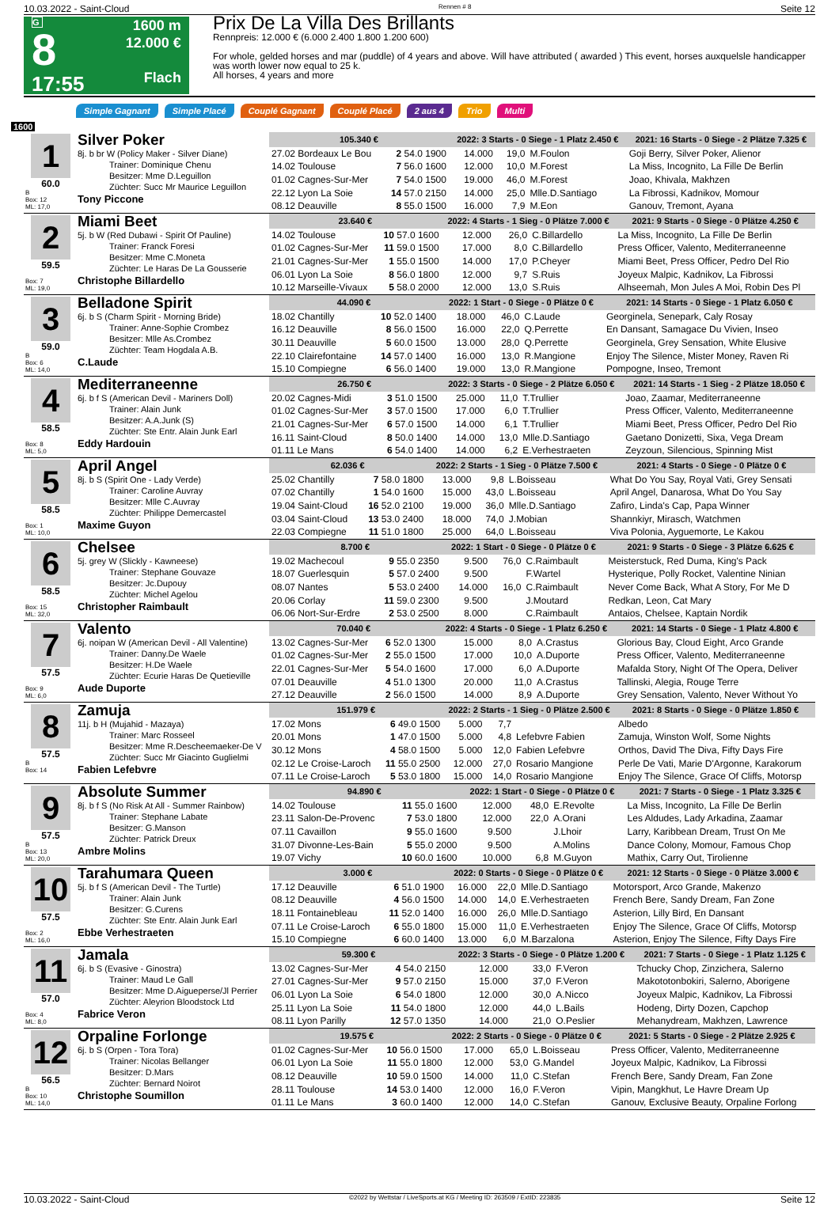10.03.2022 - Saint-Cloud Rennen # 8 Seite 12
G
8
17:55
1600 m
12.000 €
Flach
Prix De La Villa Des Brillants
Rennpreis: 12.000 € (6.000 2.400 1.800 1.200 600)
For whole, gelded horses and mar (puddle) of 4 years and above. Will have attributed ( awarded ) This event, horses auxquelsle handicapper was worth lower now equal to 25 k.
All horses, 4 years and more
Simple Gagnant Simple Placé Couplé Gagnant Couplé Placé 2 aus 4 Trio Multi
1600
1
60.0
B
Box: 12
ML: 17,0
Silver Poker
8j. b br W (Policy Maker - Silver Diane)
Trainer: Dominique Chenu
Besitzer: Mme D.Leguillon
Züchter: Succ Mr Maurice Leguillon
Tony Piccone
| 105.340 € | | 2022: 3 Starts - 0 Siege - 1 Platz 2.450 € | | | 2021: 16 Starts - 0 Siege - 2 Plätze 7.325 € |
| --- | --- | --- | --- | --- | --- |
| 27.02 Bordeaux Le Bou | 2 54.0 1900 | 14.000 | 19,0 | M.Foulon | Goji Berry, Silver Poker, Alienor |
| 14.02 Toulouse | 7 56.0 1600 | 12.000 | 10,0 | M.Forest | La Miss, Incognito, La Fille De Berlin |
| 01.02 Cagnes-Sur-Mer | 7 54.0 1500 | 19.000 | 46,0 | M.Forest | Joao, Khivala, Makhzen |
| 22.12 Lyon La Soie | 14 57.0 2150 | 14.000 | 25,0 | Mlle.D.Santiago | La Fibrossi, Kadnikov, Momour |
| 08.12 Deauville | 8 55.0 1500 | 16.000 | 7,9 | M.Eon | Ganouv, Tremont, Ayana |
2
59.5
Box: 7
ML: 19,0
Miami Beet
5j. b W (Red Dubawi - Spirit Of Pauline)
Trainer: Franck Foresi
Besitzer: Mme C.Moneta
Züchter: Le Haras De La Gousserie
Christophe Billardello
| 23.640 € | | 2022: 4 Starts - 1 Sieg - 0 Plätze 7.000 € | | | 2021: 9 Starts - 0 Siege - 0 Plätze 4.250 € |
| --- | --- | --- | --- | --- | --- |
| 14.02 Toulouse | 10 57.0 1600 | 12.000 | 26,0 | C.Billardello | La Miss, Incognito, La Fille De Berlin |
| 01.02 Cagnes-Sur-Mer | 11 59.0 1500 | 17.000 | 8,0 | C.Billardello | Press Officer, Valento, Mediterraneenne |
| 21.01 Cagnes-Sur-Mer | 1 55.0 1500 | 14.000 | 17,0 | P.Cheyer | Miami Beet, Press Officer, Pedro Del Rio |
| 06.01 Lyon La Soie | 8 56.0 1800 | 12.000 | 9,7 | S.Ruis | Joyeux Malpic, Kadnikov, La Fibrossi |
| 10.12 Marseille-Vivaux | 5 58.0 2000 | 12.000 | 13,0 | S.Ruis | Alhseemah, Mon Jules A Moi, Robin Des Pl |
3
59.0
B
Box: 6
ML: 14,0
Belladone Spirit
6j. b S (Charm Spirit - Morning Bride)
Trainer: Anne-Sophie Crombez
Besitzer: Mlle As.Crombez
Züchter: Team Hogdala A.B.
C.Laude
| 44.090 € | | 2022: 1 Start - 0 Siege - 0 Plätze 0 € | | | 2021: 14 Starts - 0 Siege - 1 Platz 6.050 € |
| --- | --- | --- | --- | --- | --- |
| 18.02 Chantilly | 10 52.0 1400 | 18.000 | 46,0 | C.Laude | Georginela, Senepark, Caly Rosay |
| 16.12 Deauville | 8 56.0 1500 | 16.000 | 22,0 | Q.Perrette | En Dansant, Samagace Du Vivien, Inseo |
| 30.11 Deauville | 5 60.0 1500 | 13.000 | 28,0 | Q.Perrette | Georginela, Grey Sensation, White Elusive |
| 22.10 Clairefontaine | 14 57.0 1400 | 16.000 | 13,0 | R.Mangione | Enjoy The Silence, Mister Money, Raven Ri |
| 15.10 Compiegne | 6 56.0 1400 | 19.000 | 13,0 | R.Mangione | Pompogne, Inseo, Tremont |
4
58.5
Box: 8
ML: 5,0
Mediterraneenne
6j. b f S (American Devil - Mariners Doll)
Trainer: Alain Junk
Besitzer: A.A.Junk (S)
Züchter: Ste Entr. Alain Junk Earl
Eddy Hardouin
| 26.750 € | | 2022: 3 Starts - 0 Siege - 2 Plätze 6.050 € | | | 2021: 14 Starts - 1 Sieg - 2 Plätze 18.050 € |
| --- | --- | --- | --- | --- | --- |
| 20.02 Cagnes-Midi | 3 51.0 1500 | 25.000 | 11,0 | T.Trullier | Joao, Zaamar, Mediterraneenne |
| 01.02 Cagnes-Sur-Mer | 3 57.0 1500 | 17.000 | 6,0 | T.Trullier | Press Officer, Valento, Mediterraneenne |
| 21.01 Cagnes-Sur-Mer | 6 57.0 1500 | 14.000 | 6,1 | T.Trullier | Miami Beet, Press Officer, Pedro Del Rio |
| 16.11 Saint-Cloud | 8 50.0 1400 | 14.000 | 13,0 | Mlle.D.Santiago | Gaetano Donizetti, Sixa, Vega Dream |
| 01.11 Le Mans | 6 54.0 1400 | 14.000 | 6,2 | E.Verhestraeten | Zeyzoun, Silencious, Spinning Mist |
5
58.5
Box: 1
ML: 10,0
April Angel
8j. b S (Spirit One - Lady Verde)
Trainer: Caroline Auvray
Besitzer: Mlle C.Auvray
Züchter: Philippe Demercastel
Maxime Guyon
| 62.036 € | | 2022: 2 Starts - 1 Sieg - 0 Plätze 7.500 € | | | 2021: 4 Starts - 0 Siege - 0 Plätze 0 € |
| --- | --- | --- | --- | --- | --- |
| 25.02 Chantilly | 7 58.0 1800 | 13.000 | 9,8 | L.Boisseau | What Do You Say, Royal Vati, Grey Sensati |
| 07.02 Chantilly | 1 54.0 1600 | 15.000 | 43,0 | L.Boisseau | April Angel, Danarosa, What Do You Say |
| 19.04 Saint-Cloud | 16 52.0 2100 | 19.000 | 36,0 | Mlle.D.Santiago | Zafiro, Linda's Cap, Papa Winner |
| 03.04 Saint-Cloud | 13 53.0 2400 | 18.000 | 74,0 | J.Mobian | Shannkiyr, Mirasch, Watchmen |
| 22.03 Compiegne | 11 51.0 1800 | 25.000 | 64,0 | L.Boisseau | Viva Polonia, Ayguemorte, Le Kakou |
6
58.5
Box: 15
ML: 32,0
Chelsee
5j. grey W (Slickly - Kawneese)
Trainer: Stephane Gouvaze
Besitzer: Jc.Dupouy
Züchter: Michel Agelou
Christopher Raimbault
| 8.700 € | | 2022: 1 Start - 0 Siege - 0 Plätze 0 € | | | 2021: 9 Starts - 0 Siege - 3 Plätze 6.625 € |
| --- | --- | --- | --- | --- | --- |
| 19.02 Machecoul | 9 55.0 2350 | 9.500 | 76,0 | C.Raimbault | Meisterstuck, Red Duma, King's Pack |
| 18.07 Guerlesquin | 5 57.0 2400 | 9.500 | | F.Wartel | Hysterique, Polly Rocket, Valentine Ninian |
| 08.07 Nantes | 5 53.0 2400 | 14.000 | 16,0 | C.Raimbault | Never Come Back, What A Story, For Me D |
| 20.06 Corlay | 11 59.0 2300 | 9.500 | | J.Moutard | Redkan, Leon, Cat Mary |
| 06.06 Nort-Sur-Erdre | 2 53.0 2500 | 8.000 | | C.Raimbault | Antaios, Chelsee, Kaptain Nordik |
7
57.5
Box: 9
ML: 6,0
Valento
6j. noipan W (American Devil - All Valentine)
Trainer: Danny.De Waele
Besitzer: H.De Waele
Züchter: Ecurie Haras De Quetieville
Aude Duporte
| 70.040 € | | 2022: 4 Starts - 0 Siege - 1 Platz 6.250 € | | | 2021: 14 Starts - 0 Siege - 1 Platz 4.800 € |
| --- | --- | --- | --- | --- | --- |
| 13.02 Cagnes-Sur-Mer | 6 52.0 1300 | 15.000 | 8,0 | A.Crastus | Glorious Bay, Cloud Eight, Arco Grande |
| 01.02 Cagnes-Sur-Mer | 2 55.0 1500 | 17.000 | 10,0 | A.Duporte | Press Officer, Valento, Mediterraneenne |
| 22.01 Cagnes-Sur-Mer | 5 54.0 1600 | 17.000 | 6,0 | A.Duporte | Mafalda Story, Night Of The Opera, Deliver |
| 07.01 Deauville | 4 51.0 1300 | 20.000 | 11,0 | A.Crastus | Tallinski, Alegia, Rouge Terre |
| 27.12 Deauville | 2 56.0 1500 | 14.000 | 8,9 | A.Duporte | Grey Sensation, Valento, Never Without Yo |
8
57.5
B
Box: 14
Zamuja
11j. b H (Mujahid - Mazaya)
Trainer: Marc Rosseel
Besitzer: Mme R.Descheemaeker-De V
Züchter: Succ Mr Giacinto Guglielmi
Fabien Lefebvre
| 151.979 € | | 2022: 2 Starts - 1 Sieg - 0 Plätze 2.500 € | | | 2021: 8 Starts - 0 Siege - 0 Plätze 1.850 € |
| --- | --- | --- | --- | --- | --- |
| 17.02 Mons | 6 49.0 1500 | 5.000 | 7,7 | | Albedo |
| 20.01 Mons | 1 47.0 1500 | 5.000 | 4,8 | Lefebvre Fabien | Zamuja, Winston Wolf, Some Nights |
| 30.12 Mons | 4 58.0 1500 | 5.000 | 12,0 | Fabien Lefebvre | Orthos, David The Diva, Fifty Days Fire |
| 02.12 Le Croise-Laroch | 11 55.0 2500 | 12.000 | 27,0 | Rosario Mangione | Perle De Vati, Marie D'Argonne, Karakorum |
| 07.11 Le Croise-Laroch | 5 53.0 1800 | 15.000 | 14,0 | Rosario Mangione | Enjoy The Silence, Grace Of Cliffs, Motorsp |
9
57.5
B
Box: 13
ML: 20,0
Absolute Summer
8j. b f S (No Risk At All - Summer Rainbow)
Trainer: Stephane Labate
Besitzer: G.Manson
Züchter: Patrick Dreux
Ambre Molins
| 94.890 € | | 2022: 1 Start - 0 Siege - 0 Plätze 0 € | | | 2021: 7 Starts - 0 Siege - 1 Platz 3.325 € |
| --- | --- | --- | --- | --- | --- |
| 14.02 Toulouse | 11 55.0 1600 | 12.000 | 48,0 | E.Revolte | La Miss, Incognito, La Fille De Berlin |
| 23.11 Salon-De-Provenc | 7 53.0 1800 | 12.000 | 22,0 | A.Orani | Les Aldudes, Lady Arkadina, Zaamar |
| 07.11 Cavaillon | 9 55.0 1600 | 9.500 | | J.Lhoir | Larry, Karibbean Dream, Trust On Me |
| 31.07 Divonne-Les-Bain | 5 55.0 2000 | 9.500 | | A.Molins | Dance Colony, Momour, Famous Chop |
| 19.07 Vichy | 10 60.0 1600 | 10.000 | 6,8 | M.Guyon | Mathix, Carry Out, Tirolienne |
10
57.5
Box: 2
ML: 16,0
Tarahumara Queen
5j. b f S (American Devil - The Turtle)
Trainer: Alain Junk
Besitzer: G.Curens
Züchter: Ste Entr. Alain Junk Earl
Ebbe Verhestraeten
| 3.000 € | | 2022: 0 Starts - 0 Siege - 0 Plätze 0 € | | | 2021: 12 Starts - 0 Siege - 0 Plätze 3.000 € |
| --- | --- | --- | --- | --- | --- |
| 17.12 Deauville | 6 51.0 1900 | 16.000 | 22,0 | Mlle.D.Santiago | Motorsport, Arco Grande, Makenzo |
| 08.12 Deauville | 4 56.0 1500 | 14.000 | 14,0 | E.Verhestraeten | French Bere, Sandy Dream, Fan Zone |
| 18.11 Fontainebleau | 11 52.0 1400 | 16.000 | 26,0 | Mlle.D.Santiago | Asterion, Lilly Bird, En Dansant |
| 07.11 Le Croise-Laroch | 6 55.0 1800 | 15.000 | 11,0 | E.Verhestraeten | Enjoy The Silence, Grace Of Cliffs, Motorsp |
| 15.10 Compiegne | 6 60.0 1400 | 13.000 | 6,0 | M.Barzalona | Asterion, Enjoy The Silence, Fifty Days Fire |
11
57.0
Box: 4
ML: 8,0
Jamala
6j. b S (Evasive - Ginostra)
Trainer: Maud Le Gall
Besitzer: Mme D.Aigueperse/Jl Perrier
Züchter: Aleyrion Bloodstock Ltd
Fabrice Veron
| 59.300 € | | 2022: 3 Starts - 0 Siege - 0 Plätze 1.200 € | | | 2021: 7 Starts - 0 Siege - 1 Platz 1.125 € |
| --- | --- | --- | --- | --- | --- |
| 13.02 Cagnes-Sur-Mer | 4 54.0 2150 | 12.000 | 33,0 | F.Veron | Tchucky Chop, Zinzichera, Salerno |
| 27.01 Cagnes-Sur-Mer | 9 57.0 2150 | 15.000 | 37,0 | F.Veron | Makototonbokiri, Salerno, Aborigene |
| 06.01 Lyon La Soie | 6 54.0 1800 | 12.000 | 30,0 | A.Nicco | Joyeux Malpic, Kadnikov, La Fibrossi |
| 25.11 Lyon La Soie | 11 54.0 1800 | 12.000 | 44,0 | L.Bails | Hodeng, Dirty Dozen, Capchop |
| 08.11 Lyon Parilly | 12 57.0 1350 | 14.000 | 21,0 | O.Peslier | Mehanydream, Makhzen, Lawrence |
12
56.5
B
Box: 10
ML: 14,0
Orpaline Forlonge
6j. b S (Orpen - Tora Tora)
Trainer: Nicolas Bellanger
Besitzer: D.Mars
Züchter: Bernard Noirot
Christophe Soumillon
| 19.575 € | | 2022: 2 Starts - 0 Siege - 0 Plätze 0 € | | | 2021: 5 Starts - 0 Siege - 2 Plätze 2.925 € |
| --- | --- | --- | --- | --- | --- |
| 01.02 Cagnes-Sur-Mer | 10 56.0 1500 | 17.000 | 65,0 | L.Boisseau | Press Officer, Valento, Mediterraneenne |
| 06.01 Lyon La Soie | 11 55.0 1800 | 12.000 | 53,0 | G.Mandel | Joyeux Malpic, Kadnikov, La Fibrossi |
| 08.12 Deauville | 10 59.0 1500 | 14.000 | 11,0 | C.Stefan | French Bere, Sandy Dream, Fan Zone |
| 28.11 Toulouse | 14 53.0 1400 | 12.000 | 16,0 | F.Veron | Vipin, Mangkhut, Le Havre Dream Up |
| 01.11 Le Mans | 3 60.0 1400 | 12.000 | 14,0 | C.Stefan | Ganouv, Exclusive Beauty, Orpaline Forlong |
10.03.2022 - Saint-Cloud ©2022 by Wettstar / LiveSports.at KG / Meeting ID: 263509 / ExtID: 223835 Seite 12